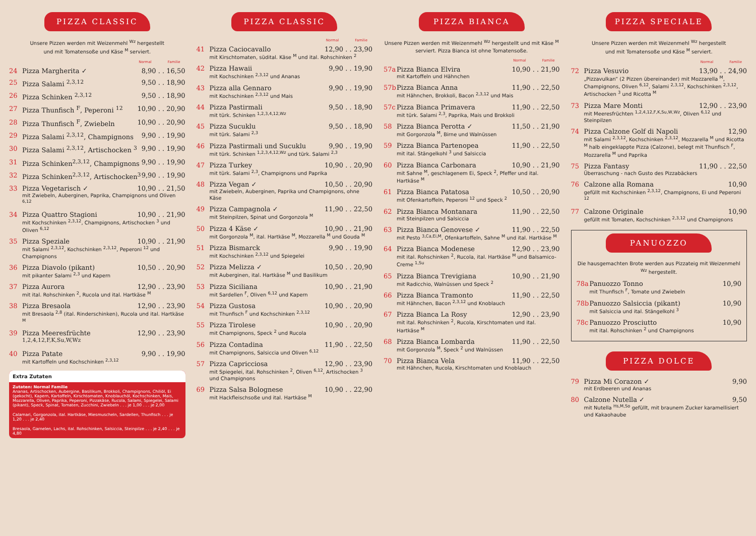PIZZA CLASSIC
Unsere Pizzen werden mit Weizenmehl <sup>Wz</sup> hergestellt
und mit Tomatensoße und Käse <sup>M</sup> serviert.
Normal Familie
24 Pizza Margherita ✓ 8,90 . . 16,50
25 Pizza Salami <sup>2,3,12</sup> 9,50 . . 18,90
26 Pizza Schinken <sup>2,3,12</sup> 9,50 . . 18,90
27 Pizza Thunfisch <sup>F</sup>, Peperoni <sup>12</sup> 10,90 . . 20,90
28 Pizza Thunfisch <sup>F</sup>, Zwiebeln 10,90 . . 20,90
29 Pizza Salami <sup>2,3,12</sup>, Champignons 9,90 . . 19,90
30 Pizza Salami <sup>2,3,12</sup>, Artischocken <sup>3</sup> 9,90 . . 19,90
31 Pizza Schinken<sup>2,3,12</sup>, Champignons 9,90 . . 19,90
32 Pizza Schinken<sup>2,3,12</sup>, Artischocken<sup>3</sup> 9,90 . . 19,90
33 Pizza Vegetarisch ✓ 10,90 . . 21,50
mit Zwiebeln, Auberginen, Paprika, Champignons und Oliven <sup>6,12</sup>
34 Pizza Quattro Stagioni 10,90 . . 21,90
mit Kochschinken <sup>2,3,12</sup>, Champignons, Artischocken <sup>3</sup> und Oliven <sup>6,12</sup>
35 Pizza Speziale 10,90 . . 21,90
mit Salami <sup>2,3,12</sup>, Kochschinken <sup>2,3,12</sup>, Peperoni <sup>12</sup> und Champignons
36 Pizza Diavolo (pikant) 10,50 . . 20,90
mit pikanter Salami <sup>2,3</sup> und Kapern
37 Pizza Aurora 12,90 . . 23,90
mit ital. Rohschinken <sup>2</sup>, Rucola und ital. Hartkäse <sup>M</sup>
38 Pizza Bresaola 12,90 . . 23,90
mit Bresaola <sup>2,8</sup> (ital. Rinderschinken), Rucola und ital. Hartkäse <sup>M</sup>
39 Pizza Meeresfrüchte <sup>1,2,4,12,F,K,Su,W,Wz</sup> 12,90 . . 23,90
40 Pizza Patate 9,90 . . 19,90
mit Kartoffeln und Kochschinken <sup>2,3,12</sup>
Extra Zutaten
Zutaten: Normal Familie
Ananas, Artischocken, Aubergine, Basilikum, Brokkoli, Champignons, Chiliöl, Ei (gekocht), Kapern, Kartoffeln, Kirschtomaten, Knoblauchöl, Kochschinken, Mais, Mozzarella, Oliven, Paprika, Peperoni, Pizzakäse, Rucola, Salami, Spiegelei, Salami (pikant), Speck, Spinat, Tomaten, Zucchini, Zwiebeln . . . je 1,00 . . . je 2,00
Calamari, Gorgonzola, ital. Hartkäse, Miesmuscheln, Sardellen, Thunfisch . . . je 1,20 . . . je 2,40
Bresaola, Garnelen, Lachs, ital. Rohschinken, Salsiccia, Steinpilze . . . je 2,40 . . . je 4,80
PIZZA CLASSIC
Normal Familie
41 Pizza Caciocavallo 12,90 . . 23,90
mit Kirschtomaten, südital. Käse <sup>M</sup> und ital. Rohschinken <sup>2</sup>
42 Pizza Hawaii 9,90 . . 19,90
mit Kochschinken <sup>2,3,12</sup> und Ananas
43 Pizza alla Gennaro 9,90 . . 19,90
mit Kochschinken <sup>2,3,12</sup> und Mais
44 Pizza Pastirmali 9,50 . . 18,90
mit türk. Schinken <sup>1,2,3,4,12,Wz</sup>
45 Pizza Sucuklu 9,50 . . 18,90
mit türk. Salami <sup>2,3</sup>
46 Pizza Pastirmali und Sucuklu 9,90 . . 19,90
mit türk. Schinken <sup>1,2,3,4,12,Wz</sup> und türk. Salami <sup>2,3</sup>
47 Pizza Turkey 10,90 . . 20,90
mit türk. Salami <sup>2,3</sup>, Champignons und Paprika
48 Pizza Vegan ✓ 10,50 . . 20,90
mit Zwiebeln, Auberginen, Paprika und Champignons, ohne Käse
49 Pizza Campagnola ✓ 11,90 . . 22,50
mit Steinpilzen, Spinat und Gorgonzola <sup>M</sup>
50 Pizza 4 Käse ✓ 10,90 . . 21,90
mit Gorgonzola <sup>M</sup>, ital. Hartkäse <sup>M</sup>, Mozzarella <sup>M</sup> und Gouda <sup>M</sup>
51 Pizza Bismarck 9,90 . . 19,90
mit Kochschinken <sup>2,3,12</sup> und Spiegelei
52 Pizza Melizza ✓ 10,50 . . 20,90
mit Auberginen, ital. Hartkäse <sup>M</sup> und Basilikum
53 Pizza Siciliana 10,90 . . 21,90
mit Sardellen <sup>F</sup>, Oliven <sup>6,12</sup> und Kapern
54 Pizza Gustosa 10,90 . . 20,90
mit Thunfisch <sup>F</sup> und Kochschinken <sup>2,3,12</sup>
55 Pizza Tirolese 10,90 . . 20,90
mit Champignons, Speck <sup>2</sup> und Rucola
56 Pizza Contadina 11,90 . . 22,50
mit Champignons, Salsiccia und Oliven <sup>6,12</sup>
57 Pizza Capricciosa 12,90 . . 23,90
mit Spiegelei, ital. Rohschinken <sup>2</sup>, Oliven <sup>6,12</sup>, Artischocken <sup>3</sup> und Champignons
69 Pizza Salsa Bolognese 10,90 . . 22,90
mit Hackfleischsoße und ital. Hartkäse <sup>M</sup>
PIZZA BIANCA
Unsere Pizzen werden mit Weizenmehl <sup>Wz</sup> hergestellt und mit Käse <sup>M</sup> serviert. Pizza Bianca ist ohne Tomatensoße.
Normal Familie
57a Pizza Bianca Elvira 10,90 . . 21,90
mit Kartoffeln und Hähnchen
57b Pizza Bianca Anna 11,90 . . 22,50
mit Hähnchen, Brokkoli, Bacon <sup>2,3,12</sup> und Mais
57c Pizza Bianca Primavera 11,90 . . 22,50
mit türk. Salami <sup>2,3</sup>, Paprika, Mais und Brokkoli
58 Pizza Bianca Perotta ✓ 11,50 . . 21,90
mit Gorgonzola <sup>M</sup>, Birne und Walnüssen
59 Pizza Bianca Partenopea 11,90 . . 22,50
mit ital. Stängelkohl <sup>3</sup> und Salsiccia
60 Pizza Bianca Carbonara 10,90 . . 21,90
mit Sahne <sup>M</sup>, geschlagenem Ei, Speck <sup>2</sup>, Pfeffer und ital. Hartkäse <sup>M</sup>
61 Pizza Bianca Patatosa 10,50 . . 20,90
mit Ofenkartoffeln, Peperoni <sup>12</sup> und Speck <sup>2</sup>
62 Pizza Bianca Montanara 11,90 . . 22,50
mit Steinpilzen und Salsiccia
63 Pizza Bianca Genovese ✓ 11,90 . . 22,50
mit Pesto <sup>3,Ca,Ei,M</sup>, Ofenkartoffeln, Sahne <sup>M</sup> und ital. Hartkäse <sup>M</sup>
64 Pizza Bianca Modenese 12,90 . . 23,90
mit ital. Rohschinken <sup>2</sup>, Rucola, ital. Hartkäse <sup>M</sup> und Balsamico-Creme <sup>1,Su</sup>
65 Pizza Bianca Trevigiana 10,90 . . 21,90
mit Radicchio, Walnüssen und Speck <sup>2</sup>
66 Pizza Bianca Tramonto 11,90 . . 22,50
mit Hähnchen, Bacon <sup>2,3,12</sup> und Knoblauch
67 Pizza Bianca La Rosy 12,90 . . 23,90
mit ital. Rohschinken <sup>2</sup>, Rucola, Kirschtomaten und ital. Hartkäse <sup>M</sup>
68 Pizza Bianca Lombarda 11,90 . . 22,50
mit Gorgonzola <sup>M</sup>, Speck <sup>2</sup> und Walnüssen
70 Pizza Bianca Vela 11,90 . . 22,50
mit Hähnchen, Rucola, Kirschtomaten und Knoblauch
PIZZA SPECIALE
Unsere Pizzen werden mit Weizenmehl <sup>Wz</sup> hergestellt
und mit Tomatensoße und Käse <sup>M</sup> serviert.
Normal Familie
72 Pizza Vesuvio 13,90 . . 24,90
„Pizzavulkan“ (2 Pizzen übereinander) mit Mozzarella <sup>M</sup>, Champignons, Oliven <sup>6,12</sup>, Salami <sup>2,3,12</sup>, Kochschinken <sup>2,3,12</sup>, Artischocken <sup>3</sup> und Ricotta <sup>M</sup>
73 Pizza Mare Monti 12,90 . . 23,90
mit Meeresfrüchten <sup>1,2,4,12,F,K,Su,W,Wz</sup>, Oliven <sup>6,12</sup> und Steinpilzen
74 Pizza Calzone Golf di Napoli 12,90
mit Salami <sup>2,3,12</sup>, Kochschinken <sup>2,3,12</sup>, Mozzarella <sup>M</sup> und Ricotta <sup>M</sup> halb eingeklappte Pizza (Calzone), belegt mit Thunfisch <sup>F</sup>, Mozzarella <sup>M</sup> und Paprika
75 Pizza Fantasy 11,90 . . 22,50
Überraschung - nach Gusto des Pizzabäckers
76 Calzone alla Romana 10,90
gefüllt mit Kochschinken <sup>2,3,12</sup>, Champignons, Ei und Peperoni <sup>12</sup>
77 Calzone Originale 10,90
gefüllt mit Tomaten, Kochschinken <sup>2,3,12</sup> und Champignons
PANUOZZO
Die hausgemachten Brote werden aus Pizzateig mit Weizenmehl <sup>Wz</sup> hergestellt.
78a Panuozzo Tonno 10,90
mit Thunfisch <sup>F</sup>, Tomate und Zwiebeln
78b Panuozzo Salsiccia (pikant) 10,90
mit Salsiccia und ital. Stängelkohl <sup>3</sup>
78c Panuozzo Prosciutto 10,90
mit ital. Rohschinken <sup>2</sup> und Champignons
PIZZA DOLCE
79 Pizza Mi Corazon ✓ 9,90
mit Erdbeeren und Ananas
80 Calzone Nutella ✓ 9,50
mit Nutella <sup>Hs,M,So</sup> gefüllt, mit braunem Zucker karamellisiert und Kakaohaube